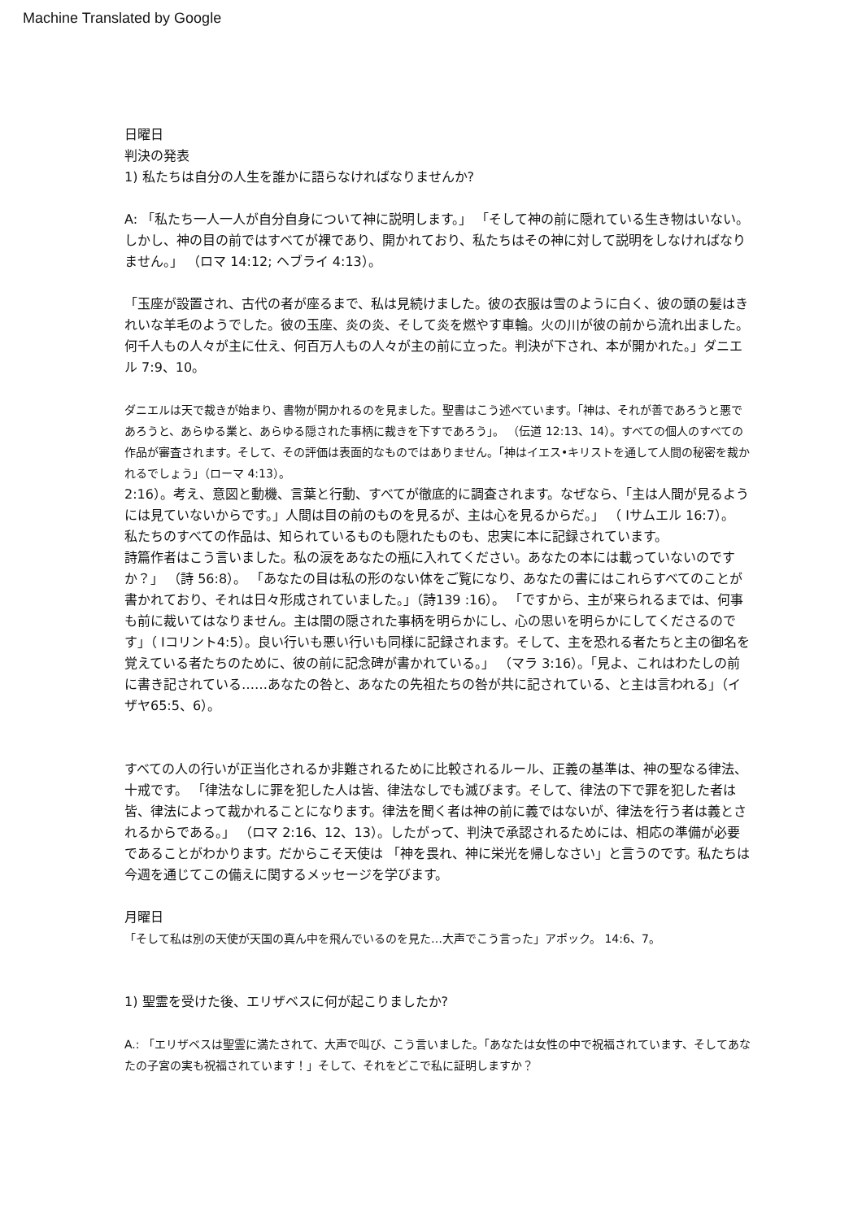Machine Translated by Google
日曜日
判決の発表
1) 私たちは自分の人生を誰かに語らなければなりませんか?
A: 「私たち一人一人が自分自身について神に説明します。」 「そして神の前に隠れている生き物はいない。しかし、神の目の前ではすべてが裸であり、開かれており、私たちはその神に対して説明をしなければなりません。」 （ロマ 14:12; ヘブライ 4:13）。
「玉座が設置され、古代の者が座るまで、私は見続けました。彼の衣服は雪のように白く、彼の頭の髪はきれいな羊毛のようでした。彼の玉座、炎の炎、そして炎を燃やす車輪。火の川が彼の前から流れ出ました。何千人もの人々が主に仕え、何百万人もの人々が主の前に立った。判決が下され、本が開かれた。」ダニエル 7:9、10。
ダニエルは天で裁きが始まり、書物が開かれるのを見ました。聖書はこう述べています。「神は、それが善であろうと悪であろうと、あらゆる業と、あらゆる隠された事柄に裁きを下すであろう」。 （伝道 12:13、14）。すべての個人のすべての作品が審査されます。そして、その評価は表面的なものではありません。「神はイエス•キリストを通して人間の秘密を裁かれるでしょう」（ローマ 4:13）。
2:16）。考え、意図と動機、言葉と行動、すべてが徹底的に調査されます。なぜなら、「主は人間が見るようには見ていないからです。」人間は目の前のものを見るが、主は心を見るからだ。」 （ Iサムエル 16:7）。
私たちのすべての作品は、知られているものも隠れたものも、忠実に本に記録されています。
詩篇作者はこう言いました。私の涙をあなたの瓶に入れてください。あなたの本には載っていないのですか？」 （詩 56:8）。 「あなたの目は私の形のない体をご覧になり、あなたの書にはこれらすべてのことが書かれており、それは日々形成されていました。」（詩139 :16）。 「ですから、主が来られるまでは、何事も前に裁いてはなりません。主は闇の隠された事柄を明らかにし、心の思いを明らかにしてくださるのです」（ Iコリント4:5）。良い行いも悪い行いも同様に記録されます。そして、主を恐れる者たちと主の御名を覚えている者たちのために、彼の前に記念碑が書かれている。」 （マラ 3:16）。「見よ、これはわたしの前に書き記されている……あなたの咎と、あなたの先祖たちの咎が共に記されている、と主は言われる」（イザヤ65:5、6）。
すべての人の行いが正当化されるか非難されるために比較されるルール、正義の基準は、神の聖なる律法、十戒です。 「律法なしに罪を犯した人は皆、律法なしでも滅びます。そして、律法の下で罪を犯した者は皆、律法によって裁かれることになります。律法を聞く者は神の前に義ではないが、律法を行う者は義とされるからである。」 （ロマ 2:16、12、13）。したがって、判決で承認されるためには、相応の準備が必要であることがわかります。だからこそ天使は 「神を畏れ、神に栄光を帰しなさい」と言うのです。私たちは今週を通じてこの備えに関するメッセージを学びます。
月曜日
「そして私は別の天使が天国の真ん中を飛んでいるのを見た…大声でこう言った」アポック。 14:6、7。
1) 聖霊を受けた後、エリザベスに何が起こりましたか?
A.: 「エリザベスは聖霊に満たされて、大声で叫び、こう言いました。「あなたは女性の中で祝福されています、そしてあなたの子宮の実も祝福されています！」そして、それをどこで私に証明しますか？